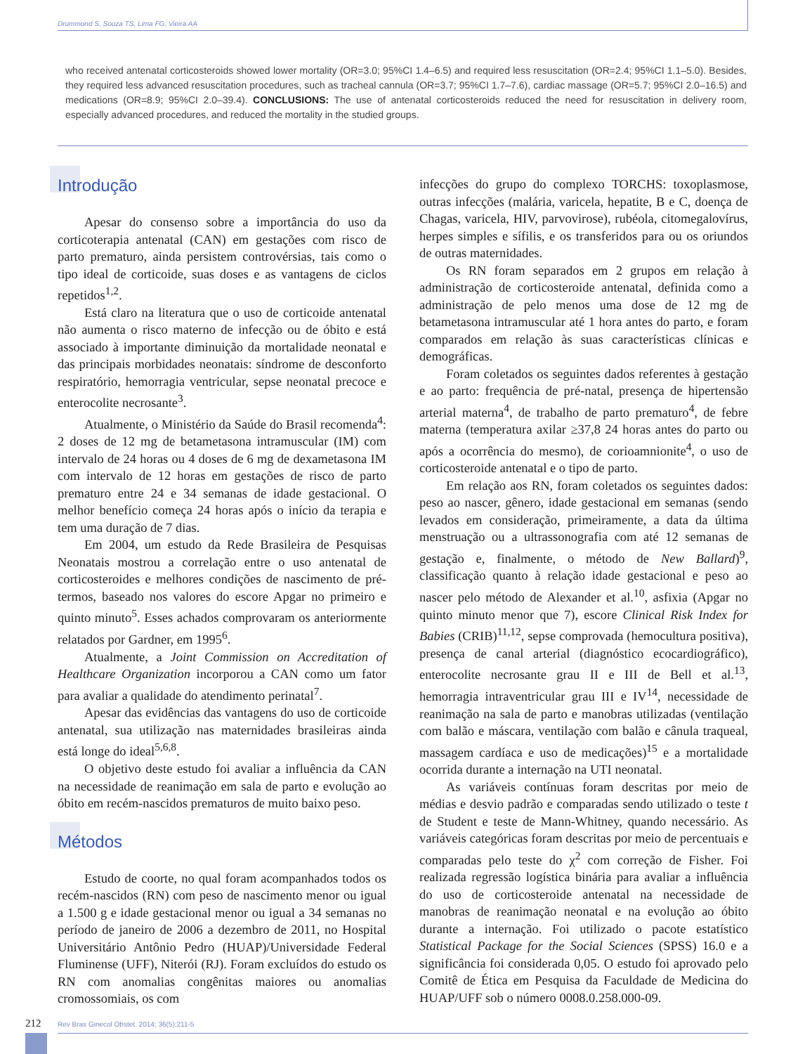Drummond S, Souza TS, Lima FG, Vieira AA
who received antenatal corticosteroids showed lower mortality (OR=3.0; 95%CI 1.4–6.5) and required less resuscitation (OR=2.4; 95%CI 1.1–5.0). Besides, they required less advanced resuscitation procedures, such as tracheal cannula (OR=3.7; 95%CI 1.7–7.6), cardiac massage (OR=5.7; 95%CI 2.0–16.5) and medications (OR=8.9; 95%CI 2.0–39.4). CONCLUSIONS: The use of antenatal corticosteroids reduced the need for resuscitation in delivery room, especially advanced procedures, and reduced the mortality in the studied groups.
Introdução
Apesar do consenso sobre a importância do uso da corticoterapia antenatal (CAN) em gestações com risco de parto prematuro, ainda persistem controvérsias, tais como o tipo ideal de corticoide, suas doses e as vantagens de ciclos repetidos<sup>1,2</sup>.
Está claro na literatura que o uso de corticoide antenatal não aumenta o risco materno de infecção ou de óbito e está associado à importante diminuição da mortalidade neonatal e das principais morbidades neonatais: síndrome de desconforto respiratório, hemorragia ventricular, sepse neonatal precoce e enterocolite necrosante<sup>3</sup>.
Atualmente, o Ministério da Saúde do Brasil recomenda<sup>4</sup>: 2 doses de 12 mg de betametasona intramuscular (IM) com intervalo de 24 horas ou 4 doses de 6 mg de dexametasona IM com intervalo de 12 horas em gestações de risco de parto prematuro entre 24 e 34 semanas de idade gestacional. O melhor benefício começa 24 horas após o início da terapia e tem uma duração de 7 dias.
Em 2004, um estudo da Rede Brasileira de Pesquisas Neonatais mostrou a correlação entre o uso antenatal de corticosteroides e melhores condições de nascimento de pré-termos, baseado nos valores do escore Apgar no primeiro e quinto minuto<sup>5</sup>. Esses achados comprovaram os anteriormente relatados por Gardner, em 1995<sup>6</sup>.
Atualmente, a Joint Commission on Accreditation of Healthcare Organization incorporou a CAN como um fator para avaliar a qualidade do atendimento perinatal<sup>7</sup>.
Apesar das evidências das vantagens do uso de corticoide antenatal, sua utilização nas maternidades brasileiras ainda está longe do ideal<sup>5,6,8</sup>.
O objetivo deste estudo foi avaliar a influência da CAN na necessidade de reanimação em sala de parto e evolução ao óbito em recém-nascidos prematuros de muito baixo peso.
Métodos
Estudo de coorte, no qual foram acompanhados todos os recém-nascidos (RN) com peso de nascimento menor ou igual a 1.500 g e idade gestacional menor ou igual a 34 semanas no período de janeiro de 2006 a dezembro de 2011, no Hospital Universitário Antônio Pedro (HUAP)/Universidade Federal Fluminense (UFF), Niterói (RJ). Foram excluídos do estudo os RN com anomalias congênitas maiores ou anomalias cromossomiais, os com
infecções do grupo do complexo TORCHS: toxoplasmose, outras infecções (malária, varicela, hepatite, B e C, doença de Chagas, varicela, HIV, parvovirose), rubéola, citomegalovírus, herpes simples e sífilis, e os transferidos para ou os oriundos de outras maternidades.
Os RN foram separados em 2 grupos em relação à administração de corticosteroide antenatal, definida como a administração de pelo menos uma dose de 12 mg de betametasona intramuscular até 1 hora antes do parto, e foram comparados em relação às suas características clínicas e demográficas.
Foram coletados os seguintes dados referentes à gestação e ao parto: frequência de pré-natal, presença de hipertensão arterial materna<sup>4</sup>, de trabalho de parto prematuro<sup>4</sup>, de febre materna (temperatura axilar ≥37,8 24 horas antes do parto ou após a ocorrência do mesmo), de corioamnionite<sup>4</sup>, o uso de corticosteroide antenatal e o tipo de parto.
Em relação aos RN, foram coletados os seguintes dados: peso ao nascer, gênero, idade gestacional em semanas (sendo levados em consideração, primeiramente, a data da última menstruação ou a ultrassonografia com até 12 semanas de gestação e, finalmente, o método de New Ballard)<sup>9</sup>, classificação quanto à relação idade gestacional e peso ao nascer pelo método de Alexander et al.<sup>10</sup>, asfixia (Apgar no quinto minuto menor que 7), escore Clinical Risk Index for Babies (CRIB)<sup>11,12</sup>, sepse comprovada (hemocultura positiva), presença de canal arterial (diagnóstico ecocardiográfico), enterocolite necrosante grau II e III de Bell et al.<sup>13</sup>, hemorragia intraventricular grau III e IV<sup>14</sup>, necessidade de reanimação na sala de parto e manobras utilizadas (ventilação com balão e máscara, ventilação com balão e cânula traqueal, massagem cardíaca e uso de medicações)<sup>15</sup> e a mortalidade ocorrida durante a internação na UTI neonatal.
As variáveis contínuas foram descritas por meio de médias e desvio padrão e comparadas sendo utilizado o teste t de Student e teste de Mann-Whitney, quando necessário. As variáveis categóricas foram descritas por meio de percentuais e comparadas pelo teste do χ<sup>2</sup> com correção de Fisher. Foi realizada regressão logística binária para avaliar a influência do uso de corticosteroide antenatal na necessidade de manobras de reanimação neonatal e na evolução ao óbito durante a internação. Foi utilizado o pacote estatístico Statistical Package for the Social Sciences (SPSS) 16.0 e a significância foi considerada 0,05. O estudo foi aprovado pelo Comitê de Ética em Pesquisa da Faculdade de Medicina do HUAP/UFF sob o número 0008.0.258.000-09.
212
Rev Bras Ginecol Obstet. 2014; 36(5):211-5